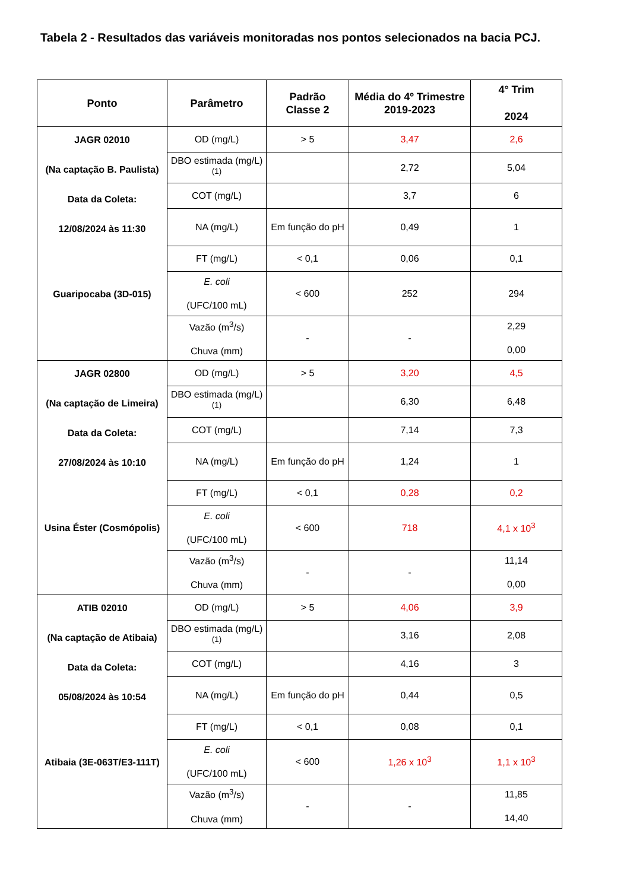Tabela 2 - Resultados das variáveis monitoradas nos pontos selecionados na bacia PCJ.
| Ponto | Parâmetro | Padrão Classe 2 | Média do 4º Trimestre 2019-2023 | 4° Trim 2024 |
| --- | --- | --- | --- | --- |
| JAGR 02010 (Na captação B. Paulista) Data da Coleta: 12/08/2024 às 11:30 Guaripocaba (3D-015) | OD (mg/L) | > 5 | 3,47 | 2,6 |
| | DBO estimada (mg/L) <sup>(1)</sup> | | 2,72 | 5,04 |
| | COT (mg/L) | | 3,7 | 6 |
| | NA (mg/L) | Em função do pH | 0,49 | 1 |
| | FT (mg/L) | < 0,1 | 0,06 | 0,1 |
| | E. coli (UFC/100 mL) | < 600 | 252 | 294 |
| | Vazão (m<sup>3</sup>/s) Chuva (mm) | - | - | 2,29 0,00 |
| JAGR 02800 (Na captação de Limeira) Data da Coleta: 27/08/2024 às 10:10 Usina Éster (Cosmópolis) | OD (mg/L) | > 5 | 3,20 | 4,5 |
| | DBO estimada (mg/L) <sup>(1)</sup> | | 6,30 | 6,48 |
| | COT (mg/L) | | 7,14 | 7,3 |
| | NA (mg/L) | Em função do pH | 1,24 | 1 |
| | FT (mg/L) | < 0,1 | 0,28 | 0,2 |
| | E. coli (UFC/100 mL) | < 600 | 718 | 4,1 x 10<sup>3</sup> |
| | Vazão (m<sup>3</sup>/s) Chuva (mm) | - | - | 11,14 0,00 |
| ATIB 02010 (Na captação de Atibaia) Data da Coleta: 05/08/2024 às 10:54 Atibaia (3E-063T/E3-111T) | OD (mg/L) | > 5 | 4,06 | 3,9 |
| | DBO estimada (mg/L) <sup>(1)</sup> | | 3,16 | 2,08 |
| | COT (mg/L) | | 4,16 | 3 |
| | NA (mg/L) | Em função do pH | 0,44 | 0,5 |
| | FT (mg/L) | < 0,1 | 0,08 | 0,1 |
| | E. coli (UFC/100 mL) | < 600 | 1,26 x 10<sup>3</sup> | 1,1 x 10<sup>3</sup> |
| | Vazão (m<sup>3</sup>/s) Chuva (mm) | - | - | 11,85 14,40 |